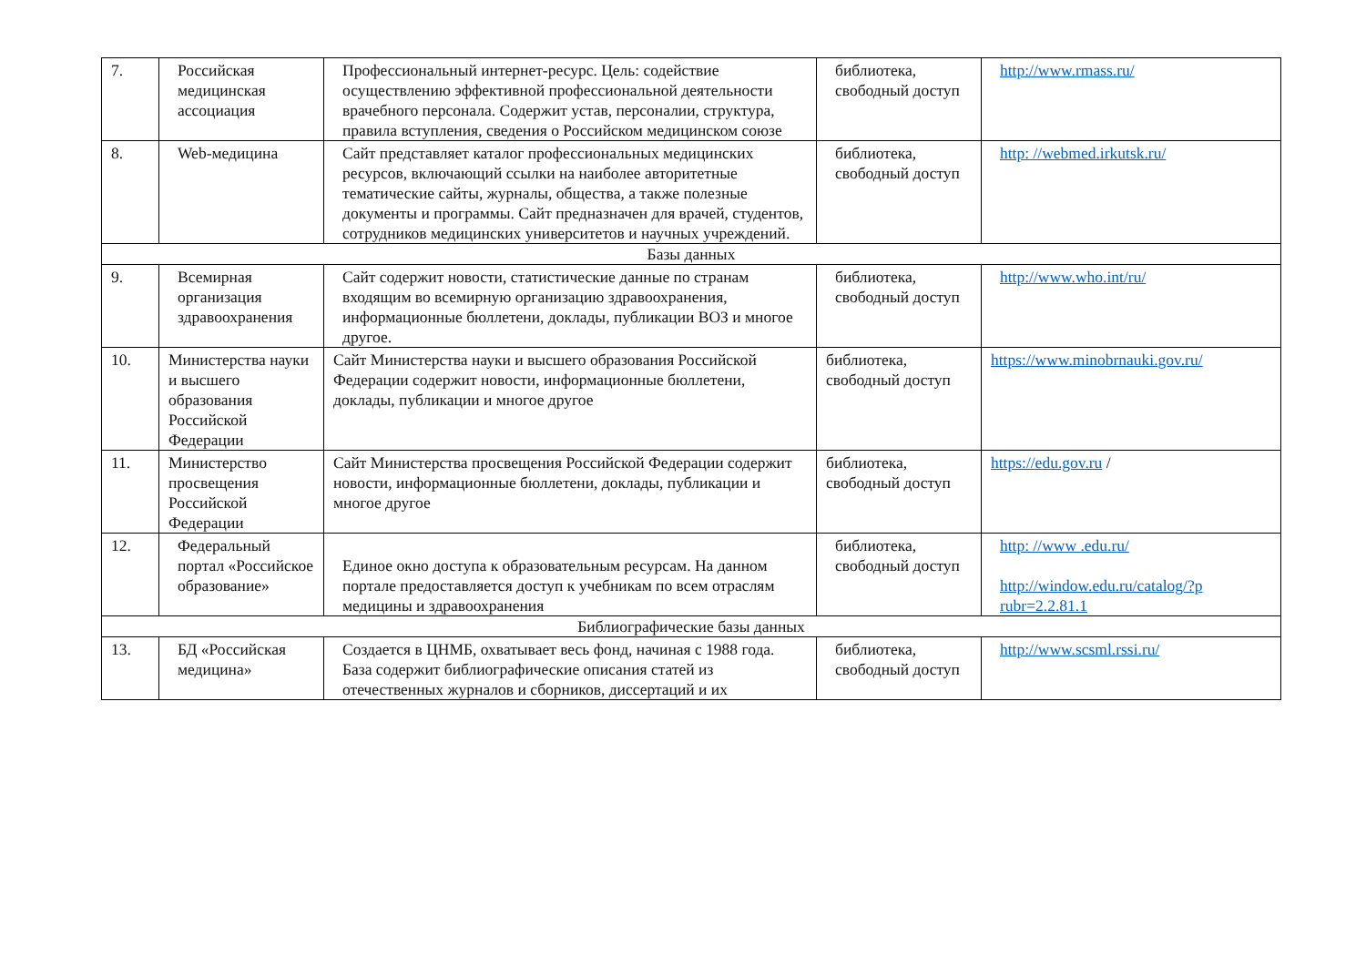| 7. | Российская медицинская ассоциация | Профессиональный интернет-ресурс. Цель: содействие осуществлению эффективной профессиональной деятельности врачебного персонала. Содержит устав, персоналии, структура, правила вступления, сведения о Российском медицинском союзе | библиотека, свободный доступ | http://www.rmass.ru/ |
| 8. | Web-медицина | Сайт представляет каталог профессиональных медицинских ресурсов, включающий ссылки на наиболее авторитетные тематические сайты, журналы, общества, а также полезные документы и программы. Сайт предназначен для врачей, студентов, сотрудников медицинских университетов и научных учреждений. | библиотека, свободный доступ | http: //webmed.irkutsk.ru/ |
| Базы данных | | | | |
| 9. | Всемирная организация здравоохранения | Сайт содержит новости, статистические данные по странам входящим во всемирную организацию здравоохранения, информационные бюллетени, доклады, публикации ВОЗ и многое другое. | библиотека, свободный доступ | http://www.who.int/ru/ |
| 10. | Министерства науки и высшего образования Российской Федерации | Сайт Министерства науки и высшего образования Российской Федерации содержит новости, информационные бюллетени, доклады, публикации и многое другое | библиотека, свободный доступ | https://www.minobrnauki.gov.ru/ |
| 11. | Министерство просвещения Российской Федерации | Сайт Министерства просвещения Российской Федерации содержит новости, информационные бюллетени, доклады, публикации и многое другое | библиотека, свободный доступ | https://edu.gov.ru / |
| 12. | Федеральный портал «Российское образование» | Единое окно доступа к образовательным ресурсам. На данном портале предоставляется доступ к учебникам по всем отраслям медицины и здравоохранения | библиотека, свободный доступ | http: //www .edu.ru/ http://window.edu.ru/catalog/?p rubr=2.2.81.1 |
| Библиографические базы данных | | | | |
| 13. | БД «Российская медицина» | Создается в ЦНМБ, охватывает весь фонд, начиная с 1988 года. База содержит библиографические описания статей из отечественных журналов и сборников, диссертаций и их | библиотека, свободный доступ | http://www.scsml.rssi.ru/ |